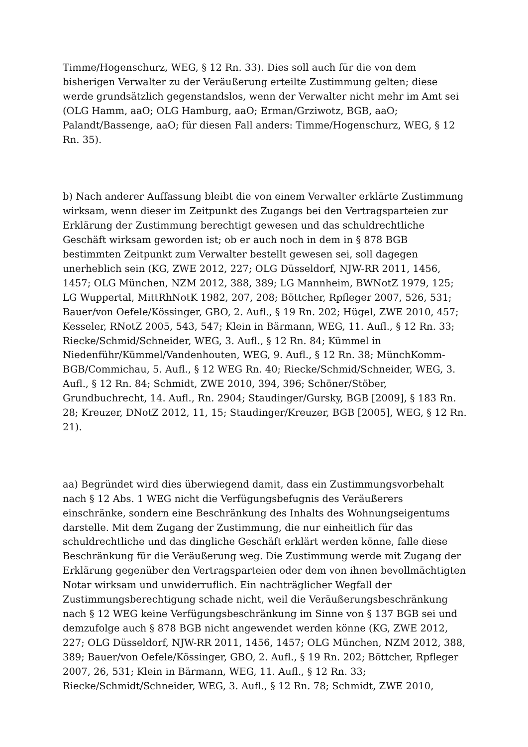Timme/Hogenschurz, WEG, § 12 Rn. 33). Dies soll auch für die von dem bisherigen Verwalter zu der Veräußerung erteilte Zustimmung gelten; diese werde grundsätzlich gegenstandslos, wenn der Verwalter nicht mehr im Amt sei (OLG Hamm, aaO; OLG Hamburg, aaO; Erman/Grziwotz, BGB, aaO; Palandt/Bassenge, aaO; für diesen Fall anders: Timme/Hogenschurz, WEG, § 12 Rn. 35).
b) Nach anderer Auffassung bleibt die von einem Verwalter erklärte Zustimmung wirksam, wenn dieser im Zeitpunkt des Zugangs bei den Vertragsparteien zur Erklärung der Zustimmung berechtigt gewesen und das schuldrechtliche Geschäft wirksam geworden ist; ob er auch noch in dem in § 878 BGB bestimmten Zeitpunkt zum Verwalter bestellt gewesen sei, soll dagegen unerheblich sein (KG, ZWE 2012, 227; OLG Düsseldorf, NJW-RR 2011, 1456, 1457; OLG München, NZM 2012, 388, 389; LG Mannheim, BWNotZ 1979, 125; LG Wuppertal, MittRhNotK 1982, 207, 208; Böttcher, Rpfleger 2007, 526, 531; Bauer/von Oefele/Kössinger, GBO, 2. Aufl., § 19 Rn. 202; Hügel, ZWE 2010, 457; Kesseler, RNotZ 2005, 543, 547; Klein in Bärmann, WEG, 11. Aufl., § 12 Rn. 33; Riecke/Schmid/Schneider, WEG, 3. Aufl., § 12 Rn. 84; Kümmel in Niedenführ/Kümmel/Vandenhouten, WEG, 9. Aufl., § 12 Rn. 38; MünchKomm-BGB/Commichau, 5. Aufl., § 12 WEG Rn. 40; Riecke/Schmid/Schneider, WEG, 3. Aufl., § 12 Rn. 84; Schmidt, ZWE 2010, 394, 396; Schöner/Stöber, Grundbuchrecht, 14. Aufl., Rn. 2904; Staudinger/Gursky, BGB [2009], § 183 Rn. 28; Kreuzer, DNotZ 2012, 11, 15; Staudinger/Kreuzer, BGB [2005], WEG, § 12 Rn. 21).
aa) Begründet wird dies überwiegend damit, dass ein Zustimmungsvorbehalt nach § 12 Abs. 1 WEG nicht die Verfügungsbefugnis des Veräußerers einschränke, sondern eine Beschränkung des Inhalts des Wohnungseigentums darstelle. Mit dem Zugang der Zustimmung, die nur einheitlich für das schuldrechtliche und das dingliche Geschäft erklärt werden könne, falle diese Beschränkung für die Veräußerung weg. Die Zustimmung werde mit Zugang der Erklärung gegenüber den Vertragsparteien oder dem von ihnen bevollmächtigten Notar wirksam und unwiderruflich. Ein nachträglicher Wegfall der Zustimmungsberechtigung schade nicht, weil die Veräußerungsbeschränkung nach § 12 WEG keine Verfügungsbeschränkung im Sinne von § 137 BGB sei und demzufolge auch § 878 BGB nicht angewendet werden könne (KG, ZWE 2012, 227; OLG Düsseldorf, NJW-RR 2011, 1456, 1457; OLG München, NZM 2012, 388, 389; Bauer/von Oefele/Kössinger, GBO, 2. Aufl., § 19 Rn. 202; Böttcher, Rpfleger 2007, 26, 531; Klein in Bärmann, WEG, 11. Aufl., § 12 Rn. 33; Riecke/Schmidt/Schneider, WEG, 3. Aufl., § 12 Rn. 78; Schmidt, ZWE 2010,